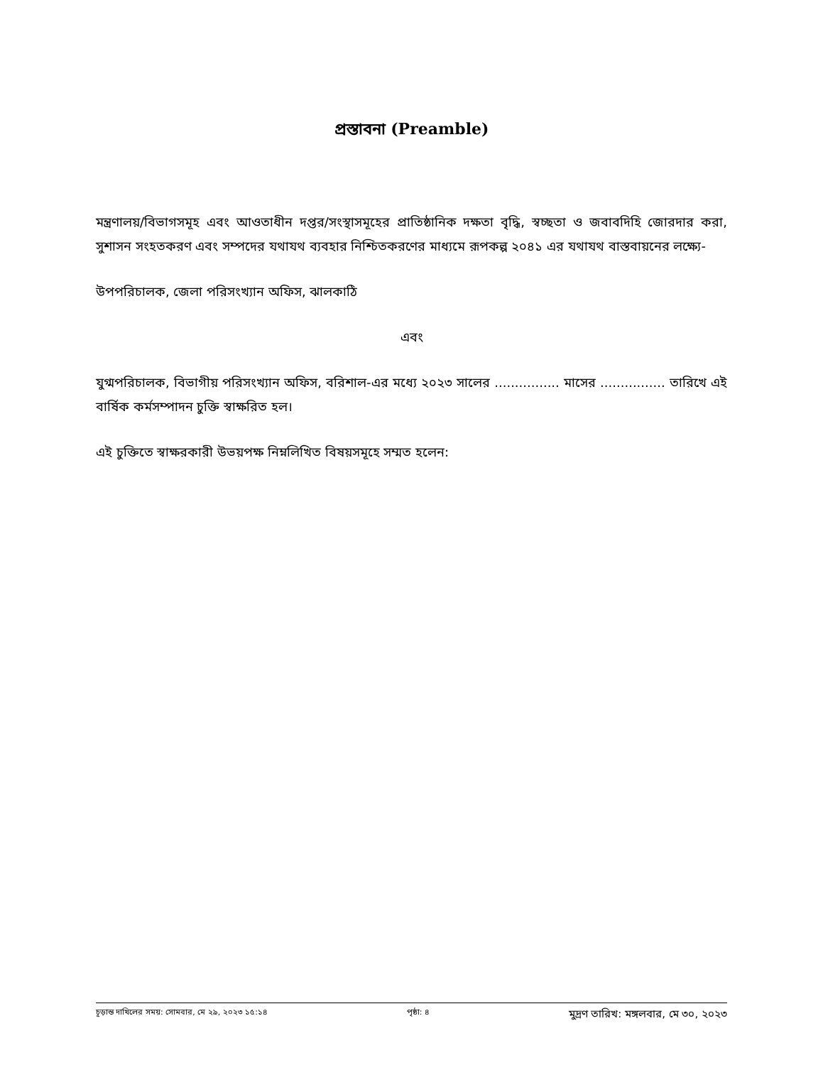প্রস্তাবনা (Preamble)
মন্ত্রণালয়/বিভাগসমূহ এবং আওতাধীন দপ্তর/সংস্থাসমূহের প্রাতিষ্ঠানিক দক্ষতা বৃদ্ধি, স্বচ্ছতা ও জবাবদিহি জোরদার করা, সুশাসন সংহতকরণ এবং সম্পদের যথাযথ ব্যবহার নিশ্চিতকরণের মাধ্যমে রূপকল্প ২০৪১ এর যথাযথ বাস্তবায়নের লক্ষ্যে-
উপপরিচালক, জেলা পরিসংখ্যান অফিস, ঝালকাঠি
এবং
যুগ্মপরিচালক, বিভাগীয় পরিসংখ্যান অফিস, বরিশাল-এর মধ্যে ২০২৩ সালের ................ মাসের ................ তারিখে এই বার্ষিক কর্মসম্পাদন চুক্তি স্বাক্ষরিত হল।
এই চুক্তিতে স্বাক্ষরকারী উভয়পক্ষ নিম্নলিখিত বিষয়সমূহে সম্মত হলেন:
চূড়ান্ত দাখিলের সময়: সোমবার, মে ২৯, ২০২৩ ১৫:১৪ পৃষ্ঠা: ৪ মুদ্রণ তারিখ: মঙ্গলবার, মে ৩০, ২০২৩